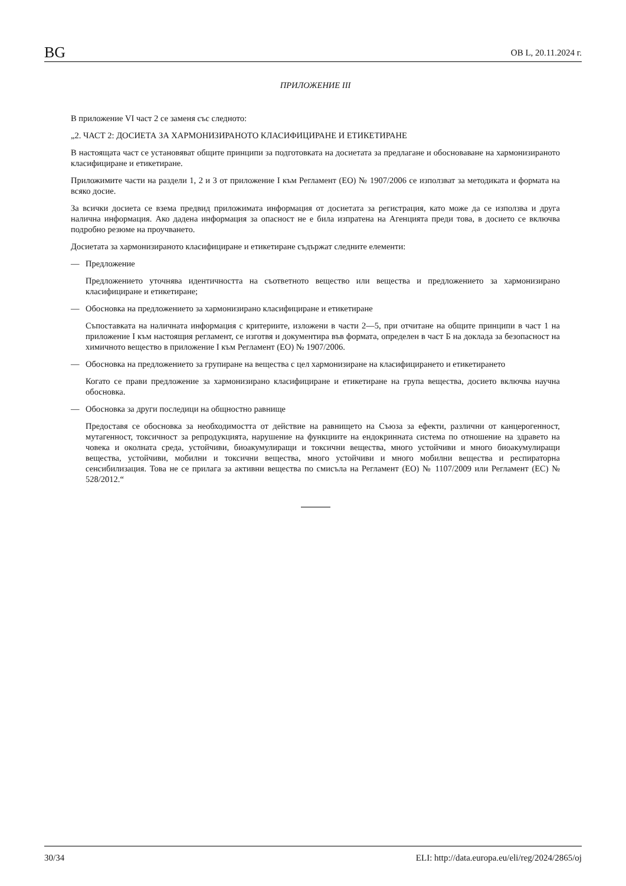BG ОВ L, 20.11.2024 г.
ПРИЛОЖЕНИЕ III
В приложение VI част 2 се заменя със следното:
„2. ЧАСТ 2: ДОСИЕТА ЗА ХАРМОНИЗИРАНОТО КЛАСИФИЦИРАНЕ И ЕТИКЕТИРАНЕ
В настоящата част се установяват общите принципи за подготовката на досиетата за предлагане и обосноваване на хармонизираното класифициране и етикетиране.
Приложимите части на раздели 1, 2 и 3 от приложение I към Регламент (ЕО) № 1907/2006 се използват за методиката и формата на всяко досие.
За всички досиета се взема предвид приложимата информация от досиетата за регистрация, като може да се използва и друга налична информация. Ако дадена информация за опасност не е била изпратена на Агенцията преди това, в досието се включва подробно резюме на проучването.
Досиетата за хармонизираното класифициране и етикетиране съдържат следните елементи:
— Предложение
Предложението уточнява идентичността на съответното вещество или вещества и предложението за хармонизирано класифициране и етикетиране;
— Обосновка на предложението за хармонизирано класифициране и етикетиране
Съпоставката на наличната информация с критериите, изложени в части 2—5, при отчитане на общите принципи в част 1 на приложение I към настоящия регламент, се изготвя и документира във формата, определен в част Б на доклада за безопасност на химичното вещество в приложение I към Регламент (ЕО) № 1907/2006.
— Обосновка на предложението за групиране на вещества с цел хармонизиране на класифицирането и етикетирането
Когато се прави предложение за хармонизирано класифициране и етикетиране на група вещества, досието включва научна обосновка.
— Обосновка за други последици на общностно равнище
Предоставя се обосновка за необходимостта от действие на равнището на Съюза за ефекти, различни от канцерогенност, мутагенност, токсичност за репродукцията, нарушение на функциите на ендокринната система по отношение на здравето на човека и околната среда, устойчиви, биоакумулиращи и токсични вещества, много устойчиви и много биоакумулиращи вещества, устойчиви, мобилни и токсични вещества, много устойчиви и много мобилни вещества и респираторна сенсибилизация. Това не се прилага за активни вещества по смисъла на Регламент (ЕО) № 1107/2009 или Регламент (ЕС) № 528/2012.“
30/34 ELI: http://data.europa.eu/eli/reg/2024/2865/oj